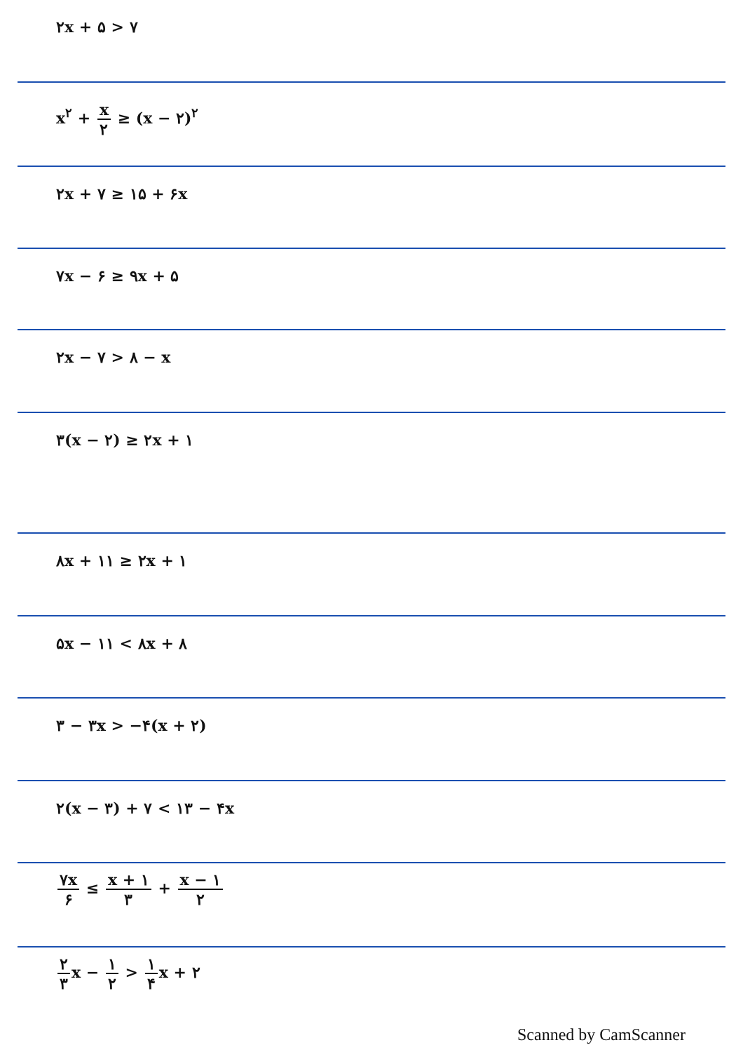۲x + ۵ > ۷
x<sup>۲</sup> + x ۲ ≥ (x − ۲)<sup>۲</sup>
۲x + ۷ ≥ ۱۵ + ۶x
۷x − ۶ ≥ ۹x + ۵
۲x − ۷ > ۸ − x
۳(x − ۲) ≥ ۲x + ۱
۸x + ۱۱ ≥ ۲x + ۱
۵x − ۱۱ < ۸x + ۸
۳ − ۳x > −۴(x + ۲)
۲(x − ۳) + ۷ < ۱۳ − ۴x
۷x ۶ ≤ x + ۱ ۳ + x − ۱ ۲
۲ ۳x − ۱ ۲ > ۱ ۴x + ۲
Scanned by CamScanner